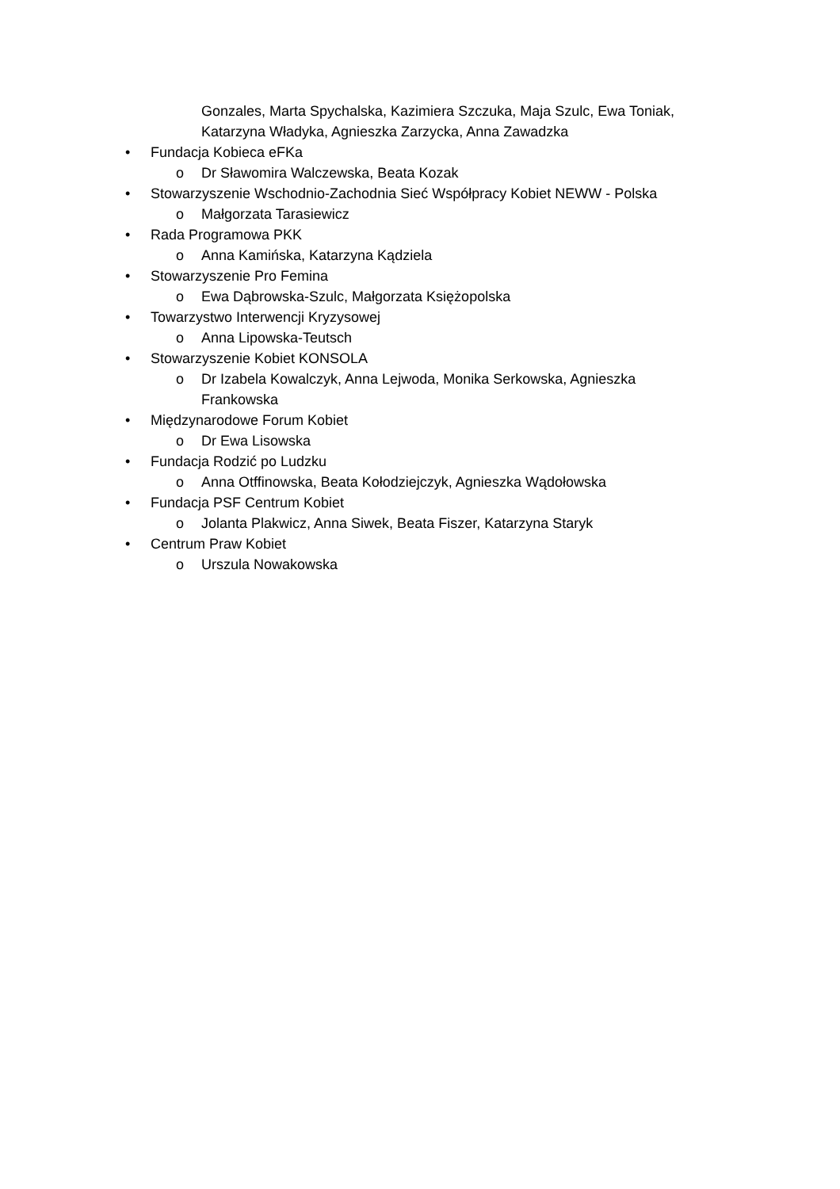Gonzales, Marta Spychalska, Kazimiera Szczuka, Maja Szulc, Ewa Toniak, Katarzyna Władyka, Agnieszka Zarzycka, Anna Zawadzka
• Fundacja Kobieca eFKa
o Dr Sławomira Walczewska, Beata Kozak
• Stowarzyszenie Wschodnio-Zachodnia Sieć Współpracy Kobiet NEWW - Polska
o Małgorzata Tarasiewicz
• Rada Programowa PKK
o Anna Kamińska, Katarzyna Kądziela
• Stowarzyszenie Pro Femina
o Ewa Dąbrowska-Szulc, Małgorzata Księżopolska
• Towarzystwo Interwencji Kryzysowej
o Anna Lipowska-Teutsch
• Stowarzyszenie Kobiet KONSOLA
o Dr Izabela Kowalczyk, Anna Lejwoda, Monika Serkowska, Agnieszka Frankowska
• Międzynarodowe Forum Kobiet
o Dr Ewa Lisowska
• Fundacja Rodzić po Ludzku
o Anna Otffinowska, Beata Kołodziejczyk, Agnieszka Wądołowska
• Fundacja PSF Centrum Kobiet
o Jolanta Plakwicz, Anna Siwek, Beata Fiszer, Katarzyna Staryk
• Centrum Praw Kobiet
o Urszula Nowakowska